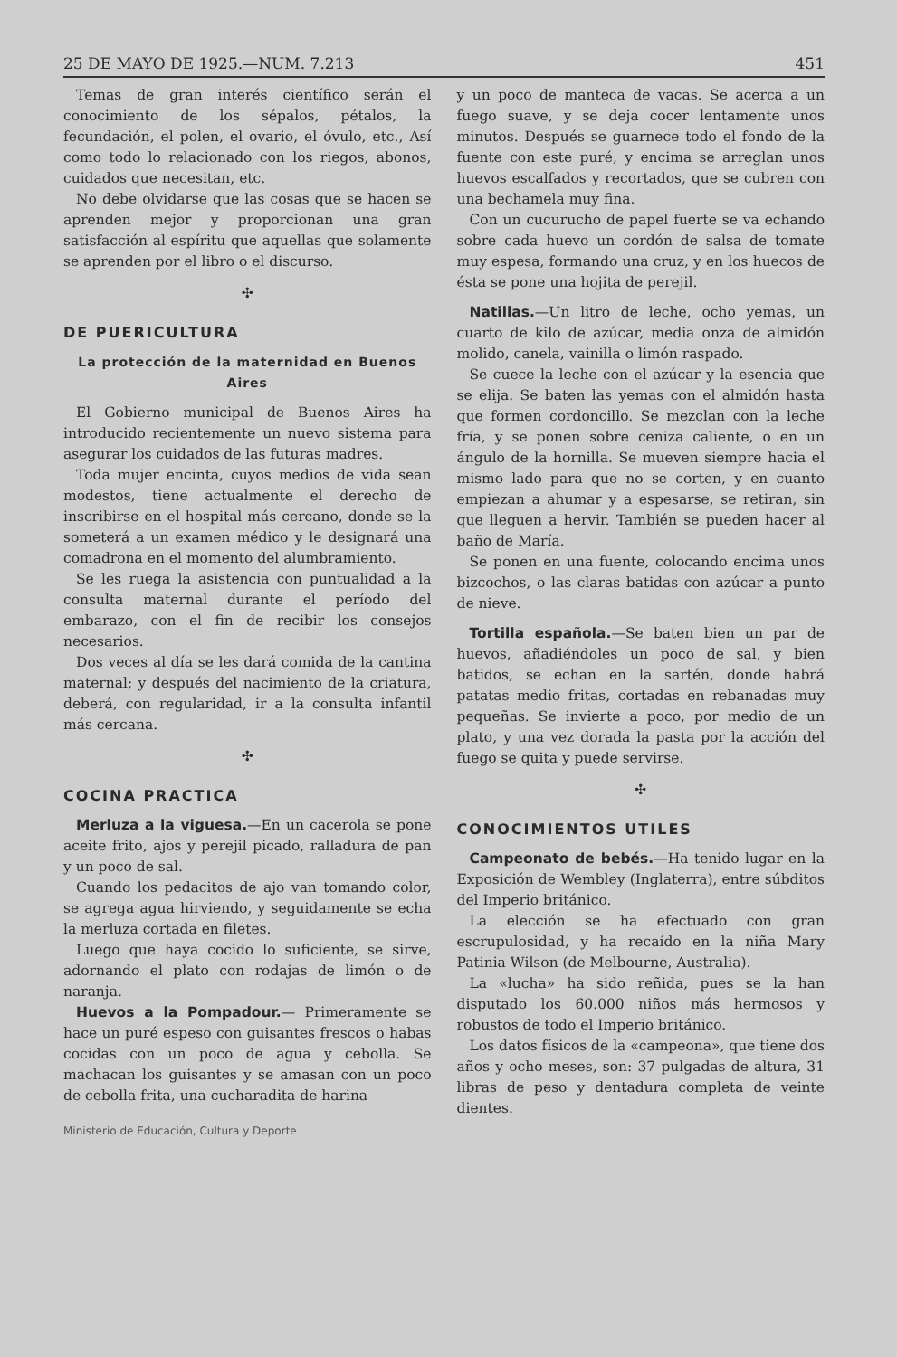25 DE MAYO DE 1925.—NUM. 7.213 451
Temas de gran interés científico serán el conocimiento de los sépalos, pétalos, la fecundación, el polen, el ovario, el óvulo, etc., Así como todo lo relacionado con los riegos, abonos, cuidados que necesitan, etc.
No debe olvidarse que las cosas que se hacen se aprenden mejor y proporcionan una gran satisfacción al espíritu que aquellas que solamente se aprenden por el libro o el discurso.
✣
DE PUERICULTURA
La protección de la maternidad en Buenos Aires
El Gobierno municipal de Buenos Aires ha introducido recientemente un nuevo sistema para asegurar los cuidados de las futuras madres.
Toda mujer encinta, cuyos medios de vida sean modestos, tiene actualmente el derecho de inscribirse en el hospital más cercano, donde se la someterá a un examen médico y le designará una comadrona en el momento del alumbramiento.
Se les ruega la asistencia con puntualidad a la consulta maternal durante el período del embarazo, con el fin de recibir los consejos necesarios.
Dos veces al día se les dará comida de la cantina maternal; y después del nacimiento de la criatura, deberá, con regularidad, ir a la consulta infantil más cercana.
✣
COCINA PRACTICA
Merluza a la viguesa.—En un cacerola se pone aceite frito, ajos y perejil picado, ralladura de pan y un poco de sal.
Cuando los pedacitos de ajo van tomando color, se agrega agua hirviendo, y seguidamente se echa la merluza cortada en filetes.
Luego que haya cocido lo suficiente, se sirve, adornando el plato con rodajas de limón o de naranja.
Huevos a la Pompadour.— Primeramente se hace un puré espeso con guisantes frescos o habas cocidas con un poco de agua y cebolla. Se machacan los guisantes y se amasan con un poco de cebolla frita, una cucharadita de harina
y un poco de manteca de vacas. Se acerca a un fuego suave, y se deja cocer lentamente unos minutos. Después se guarnece todo el fondo de la fuente con este puré, y encima se arreglan unos huevos escalfados y recortados, que se cubren con una bechamela muy fina.
Con un cucurucho de papel fuerte se va echando sobre cada huevo un cordón de salsa de tomate muy espesa, formando una cruz, y en los huecos de ésta se pone una hojita de perejil.
Natillas.—Un litro de leche, ocho yemas, un cuarto de kilo de azúcar, media onza de almidón molido, canela, vainilla o limón raspado.
Se cuece la leche con el azúcar y la esencia que se elija. Se baten las yemas con el almidón hasta que formen cordoncillo. Se mezclan con la leche fría, y se ponen sobre ceniza caliente, o en un ángulo de la hornilla. Se mueven siempre hacia el mismo lado para que no se corten, y en cuanto empiezan a ahumar y a espesarse, se retiran, sin que lleguen a hervir. También se pueden hacer al baño de María.
Se ponen en una fuente, colocando encima unos bizcochos, o las claras batidas con azúcar a punto de nieve.
Tortilla española.—Se baten bien un par de huevos, añadiéndoles un poco de sal, y bien batidos, se echan en la sartén, donde habrá patatas medio fritas, cortadas en rebanadas muy pequeñas. Se invierte a poco, por medio de un plato, y una vez dorada la pasta por la acción del fuego se quita y puede servirse.
✣
CONOCIMIENTOS UTILES
Campeonato de bebés.—Ha tenido lugar en la Exposición de Wembley (Inglaterra), entre súbditos del Imperio británico.
La elección se ha efectuado con gran escrupulosidad, y ha recaído en la niña Mary Patinia Wilson (de Melbourne, Australia).
La «lucha» ha sido reñida, pues se la han disputado los 60.000 niños más hermosos y robustos de todo el Imperio británico.
Los datos físicos de la «campeona», que tiene dos años y ocho meses, son: 37 pulgadas de altura, 31 libras de peso y dentadura completa de veinte dientes.
Ministerio de Educación, Cultura y Deporte